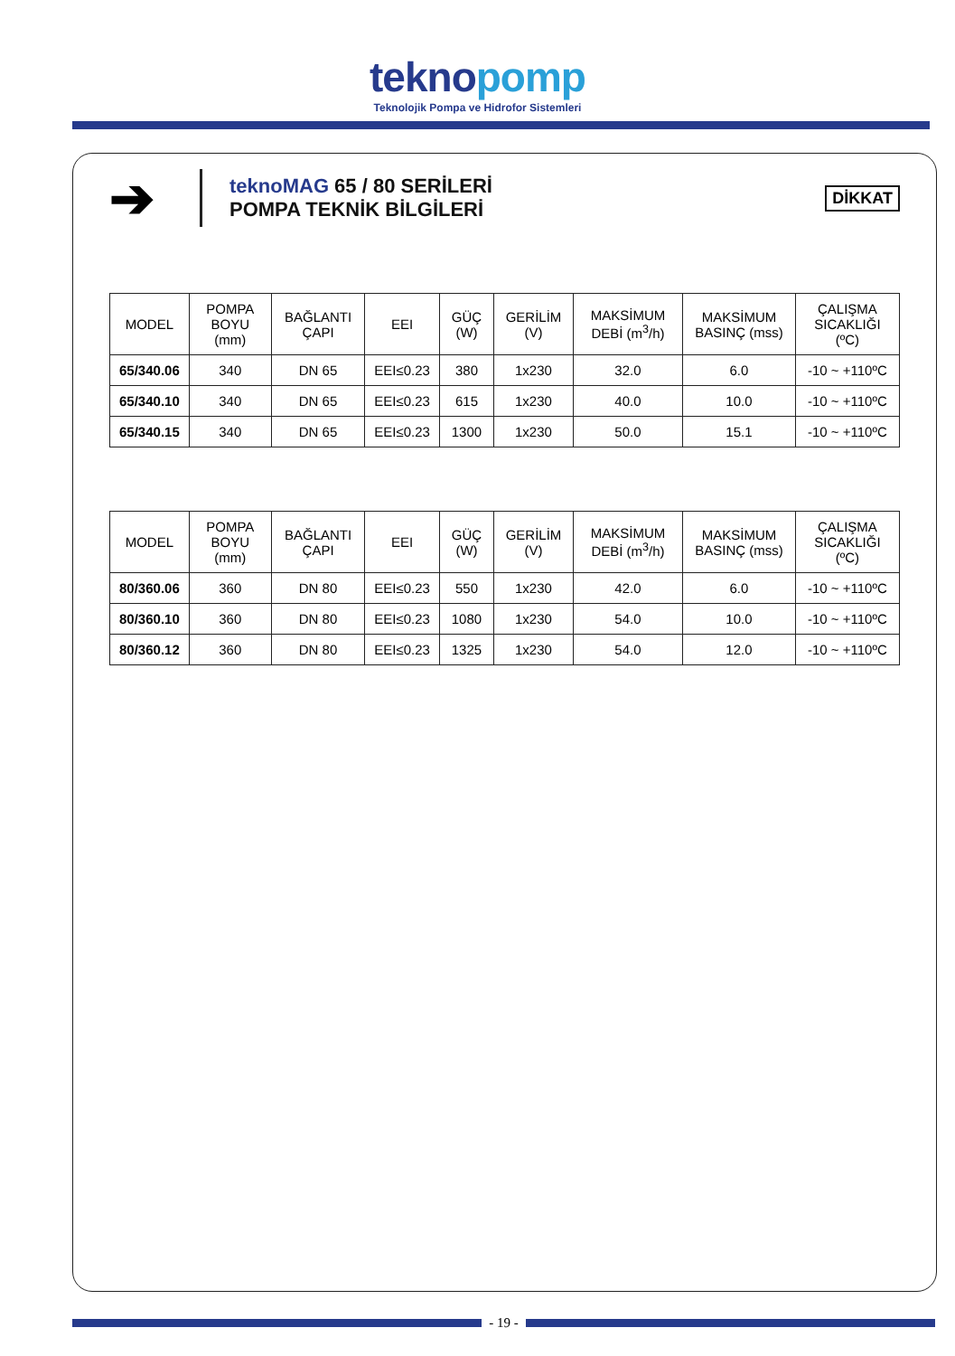teknopomp
Teknolojik Pompa ve Hidrofor Sistemleri
➔
teknoMAG 65 / 80 SERİLERİ
POMPA TEKNİK BİLGİLERİ
DİKKAT
| MODEL | POMPA BOYU (mm) | BAĞLANTI ÇAPI | EEI | GÜÇ (W) | GERİLİM (V) | MAKSİMUM DEBİ (m<sup>3</sup>/h) | MAKSİMUM BASINÇ (mss) | ÇALIŞMA SICAKLIĞI (ºC) |
| --- | --- | --- | --- | --- | --- | --- | --- | --- |
| 65/340.06 | 340 | DN 65 | EEI≤0.23 | 380 | 1x230 | 32.0 | 6.0 | -10 ~ +110ºC |
| 65/340.10 | 340 | DN 65 | EEI≤0.23 | 615 | 1x230 | 40.0 | 10.0 | -10 ~ +110ºC |
| 65/340.15 | 340 | DN 65 | EEI≤0.23 | 1300 | 1x230 | 50.0 | 15.1 | -10 ~ +110ºC |
| MODEL | POMPA BOYU (mm) | BAĞLANTI ÇAPI | EEI | GÜÇ (W) | GERİLİM (V) | MAKSİMUM DEBİ (m<sup>3</sup>/h) | MAKSİMUM BASINÇ (mss) | ÇALIŞMA SICAKLIĞI (ºC) |
| --- | --- | --- | --- | --- | --- | --- | --- | --- |
| 80/360.06 | 360 | DN 80 | EEI≤0.23 | 550 | 1x230 | 42.0 | 6.0 | -10 ~ +110ºC |
| 80/360.10 | 360 | DN 80 | EEI≤0.23 | 1080 | 1x230 | 54.0 | 10.0 | -10 ~ +110ºC |
| 80/360.12 | 360 | DN 80 | EEI≤0.23 | 1325 | 1x230 | 54.0 | 12.0 | -10 ~ +110ºC |
- 19 -